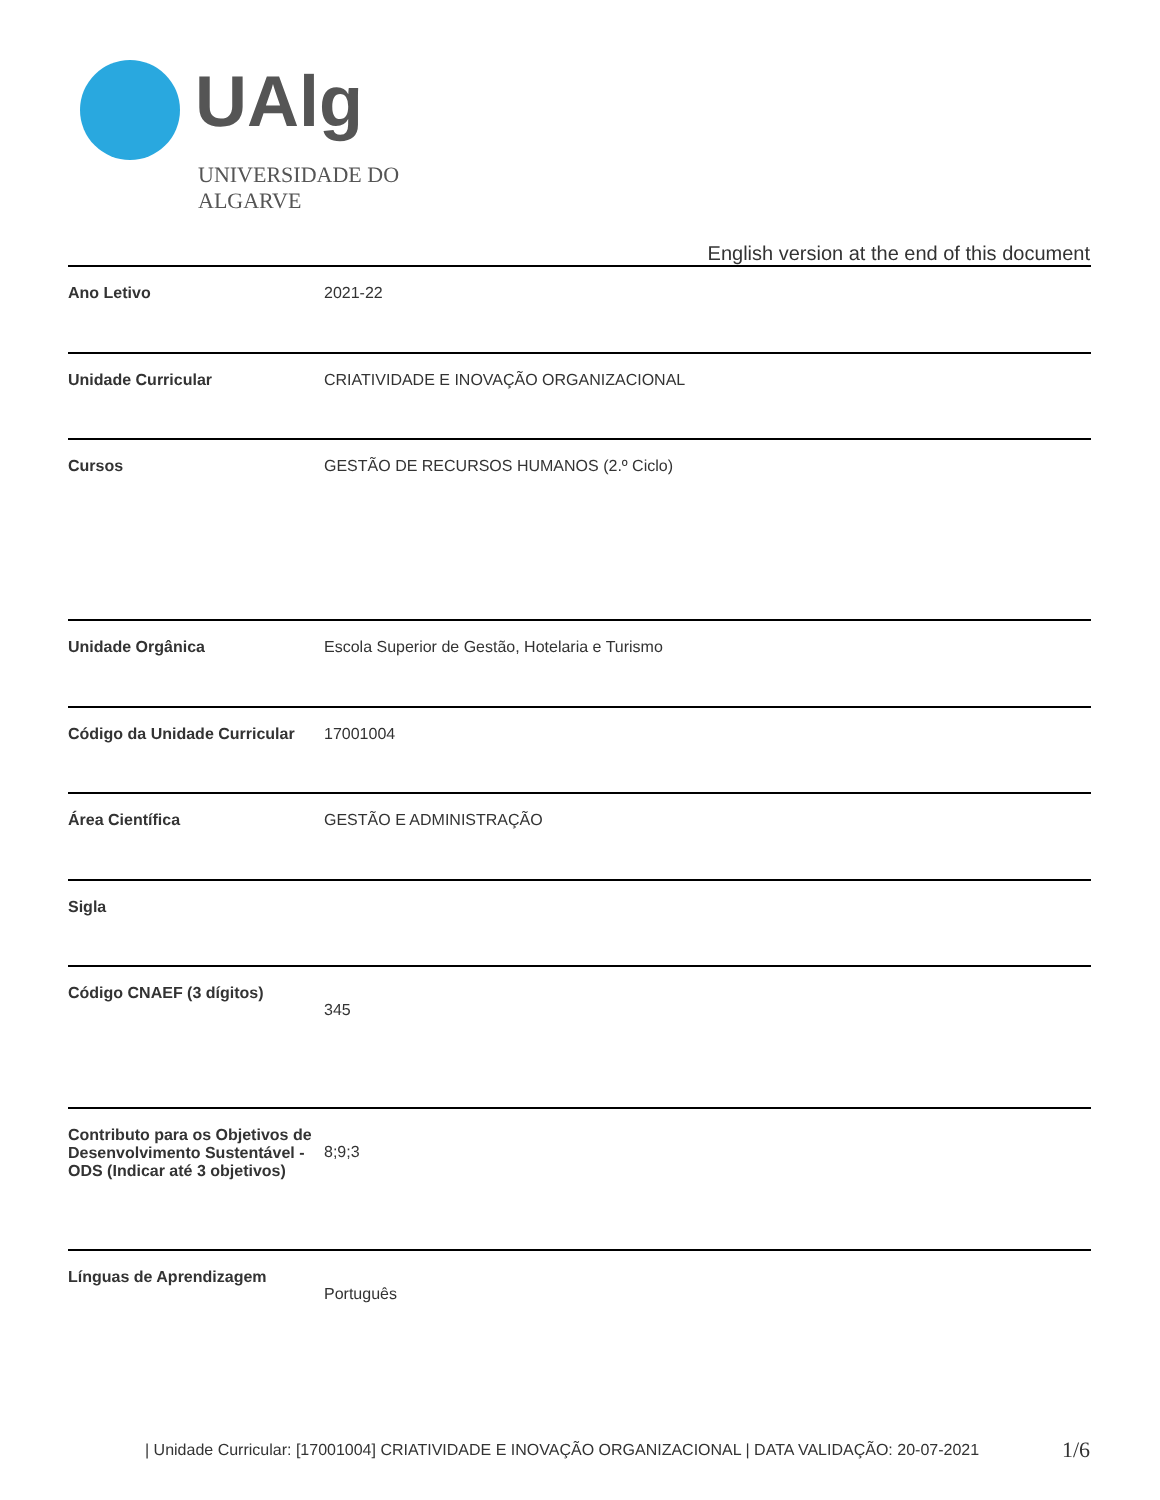UAlg
UNIVERSIDADE DO ALGARVE
English version at the end of this document
| Ano Letivo | 2021-22 |
| Unidade Curricular | CRIATIVIDADE E INOVAÇÃO ORGANIZACIONAL |
| Cursos | GESTÃO DE RECURSOS HUMANOS (2.º Ciclo) |
| Unidade Orgânica | Escola Superior de Gestão, Hotelaria e Turismo |
| Código da Unidade Curricular | 17001004 |
| Área Científica | GESTÃO E ADMINISTRAÇÃO |
| Sigla | |
| Código CNAEF (3 dígitos) | 345 |
| Contributo para os Objetivos de Desenvolvimento Sustentável - ODS (Indicar até 3 objetivos) | 8;9;3 |
| Línguas de Aprendizagem | Português |
| Unidade Curricular: [17001004] CRIATIVIDADE E INOVAÇÃO ORGANIZACIONAL | DATA VALIDAÇÃO: 20-07-2021
1/6